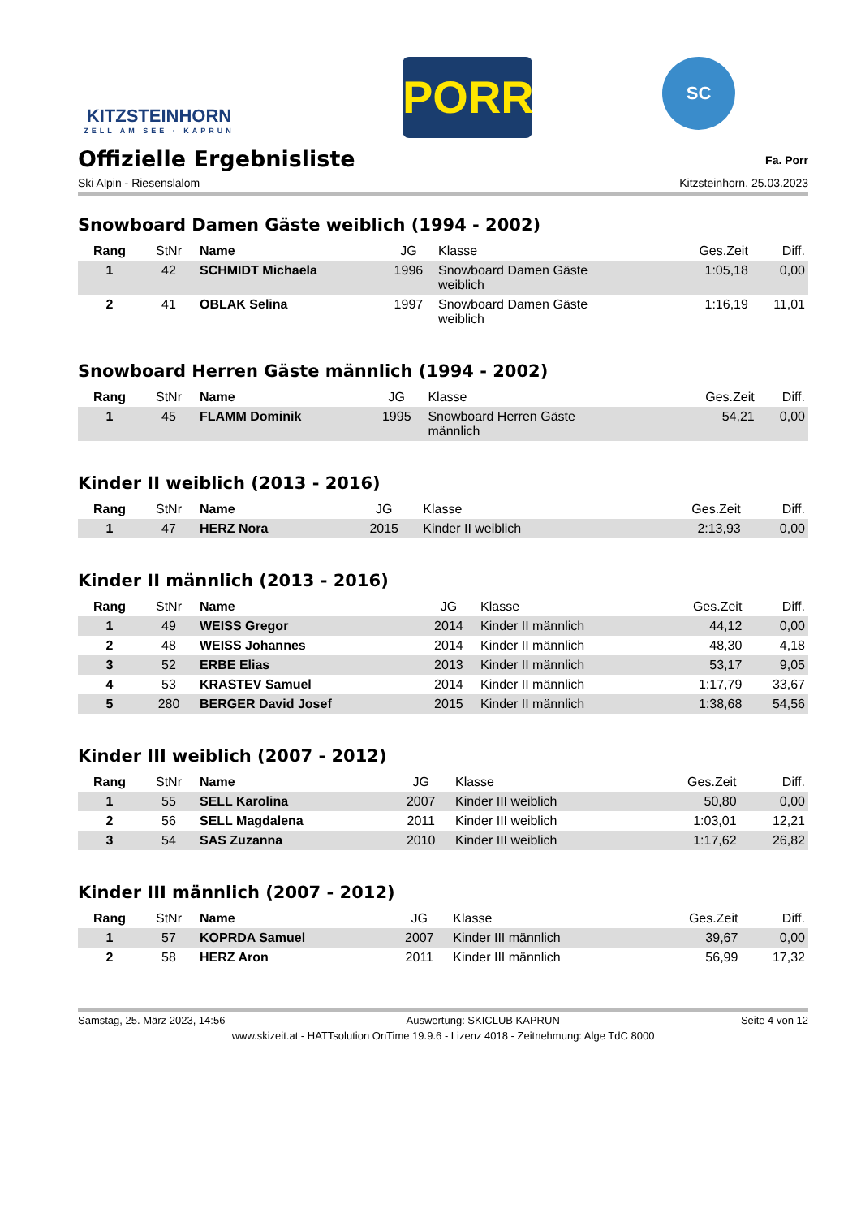KITZSTEINHORN
ZELL AM SEE · KAPRUN
PORR
SC
Offizielle Ergebnisliste
Fa. Porr
Ski Alpin - Riesenslalom Kitzsteinhorn, 25.03.2023
Snowboard Damen Gäste weiblich (1994 - 2002)
| Rang | StNr | Name | JG | Klasse | Ges.Zeit | Diff. |
| --- | --- | --- | --- | --- | --- | --- |
| 1 | 42 | SCHMIDT Michaela | 1996 | Snowboard Damen Gäste weiblich | 1:05,18 | 0,00 |
| 2 | 41 | OBLAK Selina | 1997 | Snowboard Damen Gäste weiblich | 1:16,19 | 11,01 |
Snowboard Herren Gäste männlich (1994 - 2002)
| Rang | StNr | Name | JG | Klasse | Ges.Zeit | Diff. |
| --- | --- | --- | --- | --- | --- | --- |
| 1 | 45 | FLAMM Dominik | 1995 | Snowboard Herren Gäste männlich | 54,21 | 0,00 |
Kinder II weiblich (2013 - 2016)
| Rang | StNr | Name | JG | Klasse | Ges.Zeit | Diff. |
| --- | --- | --- | --- | --- | --- | --- |
| 1 | 47 | HERZ Nora | 2015 | Kinder II weiblich | 2:13,93 | 0,00 |
Kinder II männlich (2013 - 2016)
| Rang | StNr | Name | JG | Klasse | Ges.Zeit | Diff. |
| --- | --- | --- | --- | --- | --- | --- |
| 1 | 49 | WEISS Gregor | 2014 | Kinder II männlich | 44,12 | 0,00 |
| 2 | 48 | WEISS Johannes | 2014 | Kinder II männlich | 48,30 | 4,18 |
| 3 | 52 | ERBE Elias | 2013 | Kinder II männlich | 53,17 | 9,05 |
| 4 | 53 | KRASTEV Samuel | 2014 | Kinder II männlich | 1:17,79 | 33,67 |
| 5 | 280 | BERGER David Josef | 2015 | Kinder II männlich | 1:38,68 | 54,56 |
Kinder III weiblich (2007 - 2012)
| Rang | StNr | Name | JG | Klasse | Ges.Zeit | Diff. |
| --- | --- | --- | --- | --- | --- | --- |
| 1 | 55 | SELL Karolina | 2007 | Kinder III weiblich | 50,80 | 0,00 |
| 2 | 56 | SELL Magdalena | 2011 | Kinder III weiblich | 1:03,01 | 12,21 |
| 3 | 54 | SAS Zuzanna | 2010 | Kinder III weiblich | 1:17,62 | 26,82 |
Kinder III männlich (2007 - 2012)
| Rang | StNr | Name | JG | Klasse | Ges.Zeit | Diff. |
| --- | --- | --- | --- | --- | --- | --- |
| 1 | 57 | KOPRDA Samuel | 2007 | Kinder III männlich | 39,67 | 0,00 |
| 2 | 58 | HERZ Aron | 2011 | Kinder III männlich | 56,99 | 17,32 |
Samstag, 25. März 2023, 14:56 Auswertung: SKICLUB KAPRUN Seite 4 von 12
www.skizeit.at - HATTsolution OnTime 19.9.6 - Lizenz 4018 - Zeitnehmung: Alge TdC 8000